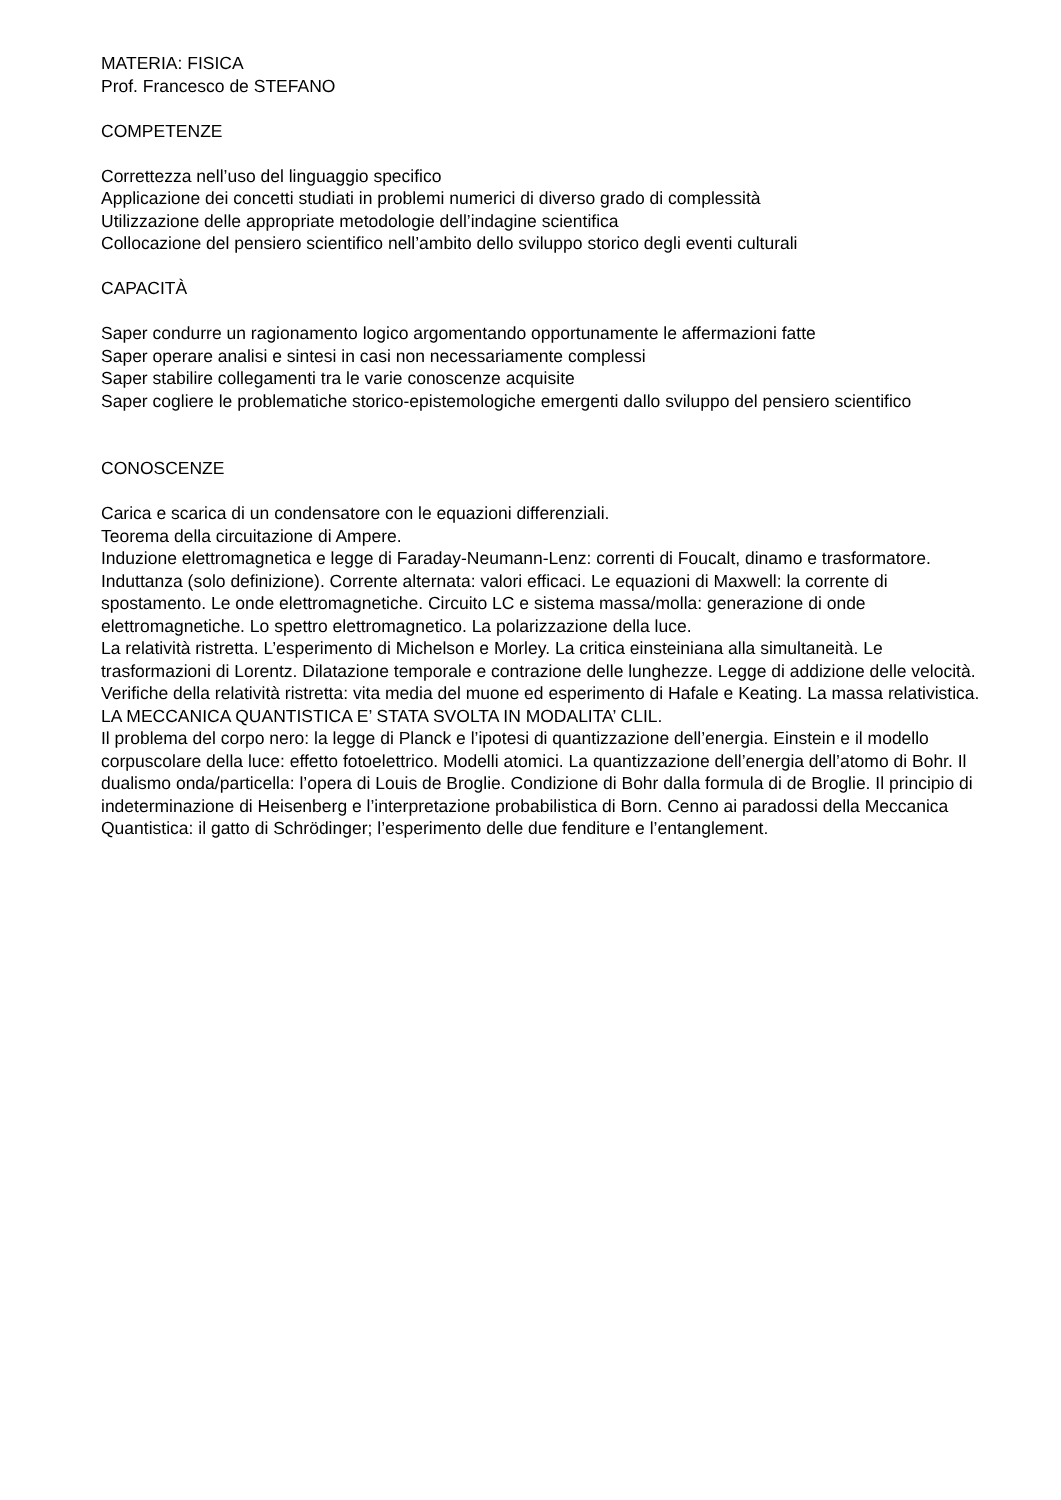MATERIA: FISICA
Prof. Francesco de STEFANO
COMPETENZE
Correttezza nell’uso del linguaggio specifico
Applicazione dei concetti studiati in problemi numerici di diverso grado di complessità
Utilizzazione delle appropriate metodologie dell’indagine scientifica
Collocazione del pensiero scientifico nell’ambito dello sviluppo storico degli eventi culturali
CAPACITÀ
Saper condurre un ragionamento logico argomentando opportunamente le affermazioni fatte
Saper operare analisi e sintesi in casi non necessariamente complessi
Saper stabilire collegamenti tra le varie conoscenze acquisite
Saper cogliere le problematiche storico-epistemologiche emergenti dallo sviluppo del pensiero scientifico
CONOSCENZE
Carica e scarica di un condensatore con le equazioni differenziali.
Teorema della circuitazione di Ampere.
Induzione elettromagnetica e legge di Faraday-Neumann-Lenz: correnti di Foucalt, dinamo e trasformatore. Induttanza (solo definizione). Corrente alternata: valori efficaci. Le equazioni di Maxwell: la corrente di spostamento. Le onde elettromagnetiche. Circuito LC e sistema massa/molla: generazione di onde elettromagnetiche. Lo spettro elettromagnetico. La polarizzazione della luce.
La relatività ristretta. L’esperimento di Michelson e Morley. La critica einsteiniana alla simultaneità. Le trasformazioni di Lorentz. Dilatazione temporale e contrazione delle lunghezze. Legge di addizione delle velocità. Verifiche della relatività ristretta: vita media del muone ed esperimento di Hafale e Keating. La massa relativistica.
LA MECCANICA QUANTISTICA E’ STATA SVOLTA IN MODALITA’ CLIL.
Il problema del corpo nero: la legge di Planck e l’ipotesi di quantizzazione dell’energia. Einstein e il modello corpuscolare della luce: effetto fotoelettrico. Modelli atomici. La quantizzazione dell’energia dell’atomo di Bohr. Il dualismo onda/particella: l’opera di Louis de Broglie. Condizione di Bohr dalla formula di de Broglie. Il principio di indeterminazione di Heisenberg e l’interpretazione probabilistica di Born. Cenno ai paradossi della Meccanica Quantistica: il gatto di Schrödinger; l’esperimento delle due fenditure e l’entanglement.